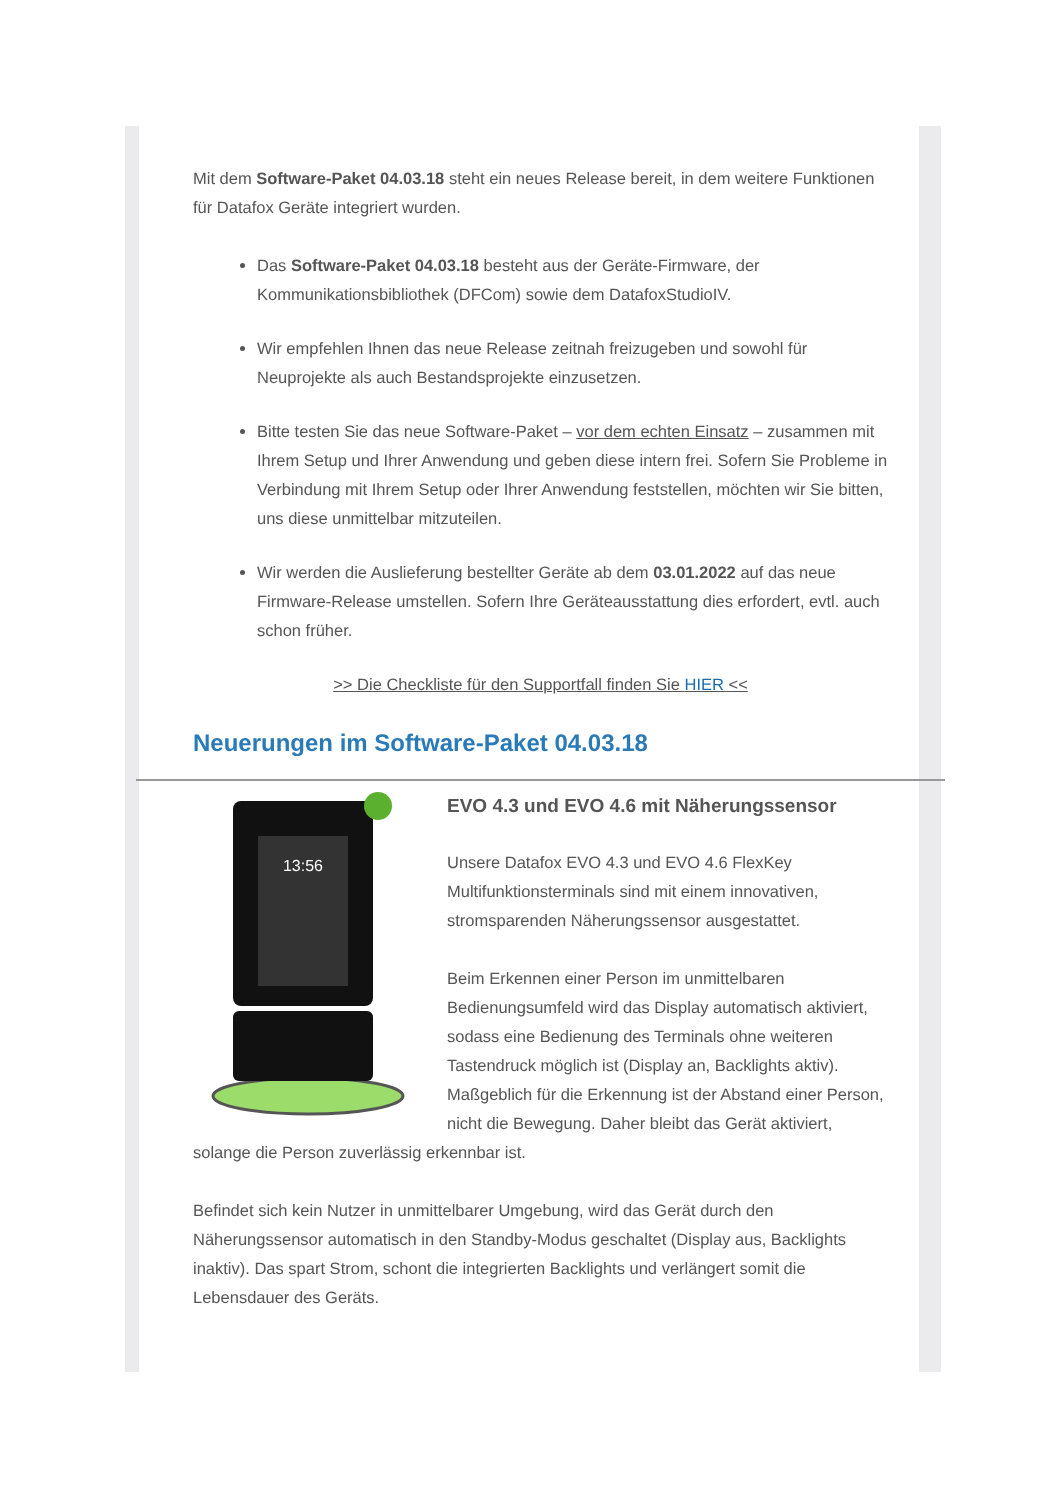Mit dem Software-Paket 04.03.18 steht ein neues Release bereit, in dem weitere Funktionen für Datafox Geräte integriert wurden.
Das Software-Paket 04.03.18 besteht aus der Geräte-Firmware, der Kommunikationsbibliothek (DFCom) sowie dem DatafoxStudioIV.
Wir empfehlen Ihnen das neue Release zeitnah freizugeben und sowohl für Neuprojekte als auch Bestandsprojekte einzusetzen.
Bitte testen Sie das neue Software-Paket – vor dem echten Einsatz – zusammen mit Ihrem Setup und Ihrer Anwendung und geben diese intern frei. Sofern Sie Probleme in Verbindung mit Ihrem Setup oder Ihrer Anwendung feststellen, möchten wir Sie bitten, uns diese unmittelbar mitzuteilen.
Wir werden die Auslieferung bestellter Geräte ab dem 03.01.2022 auf das neue Firmware-Release umstellen. Sofern Ihre Geräteausstattung dies erfordert, evtl. auch schon früher.
>> Die Checkliste für den Supportfall finden Sie HIER <<
Neuerungen im Software-Paket 04.03.18
13:56
EVO 4.3 und EVO 4.6 mit Näherungssensor
Unsere Datafox EVO 4.3 und EVO 4.6 FlexKey Multifunktionsterminals sind mit einem innovativen, stromsparenden Näherungssensor ausgestattet.
Beim Erkennen einer Person im unmittelbaren Bedienungsumfeld wird das Display automatisch aktiviert, sodass eine Bedienung des Terminals ohne weiteren Tastendruck möglich ist (Display an, Backlights aktiv). Maßgeblich für die Erkennung ist der Abstand einer Person, nicht die Bewegung. Daher bleibt das Gerät aktiviert, solange die Person zuverlässig erkennbar ist.
Befindet sich kein Nutzer in unmittelbarer Umgebung, wird das Gerät durch den Näherungssensor automatisch in den Standby-Modus geschaltet (Display aus, Backlights inaktiv). Das spart Strom, schont die integrierten Backlights und verlängert somit die Lebensdauer des Geräts.